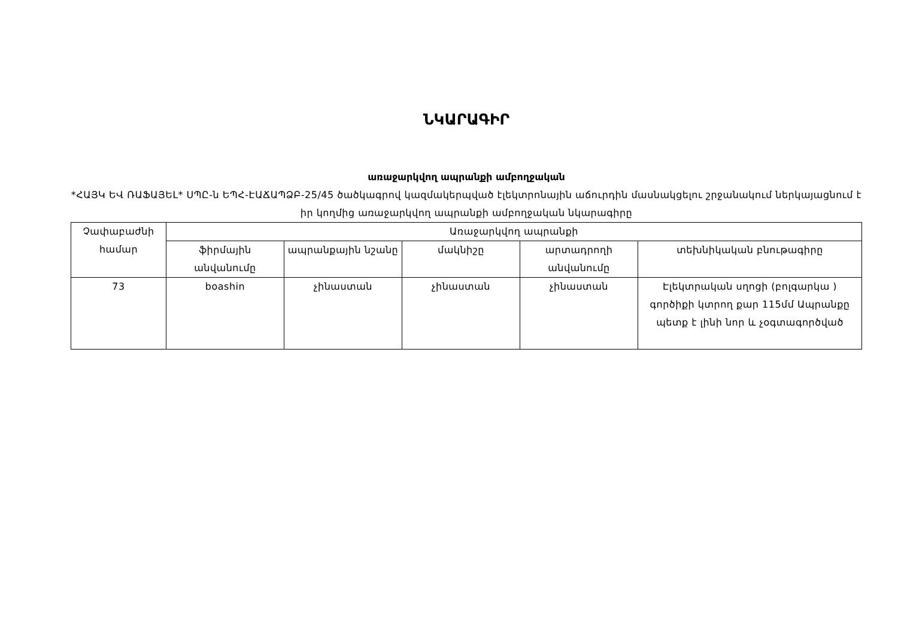ՆԿԱՐԱԳԻՐ
առաջարկվող ապրանքի ամբողջական
*ՀԱՅԿ ԵՎ ՌԱՖԱՅԵԼ* ՍՊԸ-ն ԵՊՀ-ԷԱՃԱՊՁԲ-25/45 ծածկագրով կազմակերպված էլեկտրոնային աճուրդին մասնակցելու շրջանակում ներկայացնում է իր կողմից առաջարկվող ապրանքի ամբողջական նկարագիրը
| Չափաբաժնի համար | Առաջարկվող ապրանքի | | | | |
| --- | --- | --- | --- | --- | --- |
| | ֆիրմային անվանումը | ապրանքային նշանը | մակնիշը | արտադրողի անվանումը | տեխնիկական բնութագիրը |
| 73 | boashin | չինաստան | չինաստան | չինաստան | Էլեկտրական սղոցի (բոլգարկա ) գործիքի կտրող քար 115մմ Ապրանքը պետք է լինի նոր և չօգտագործված |